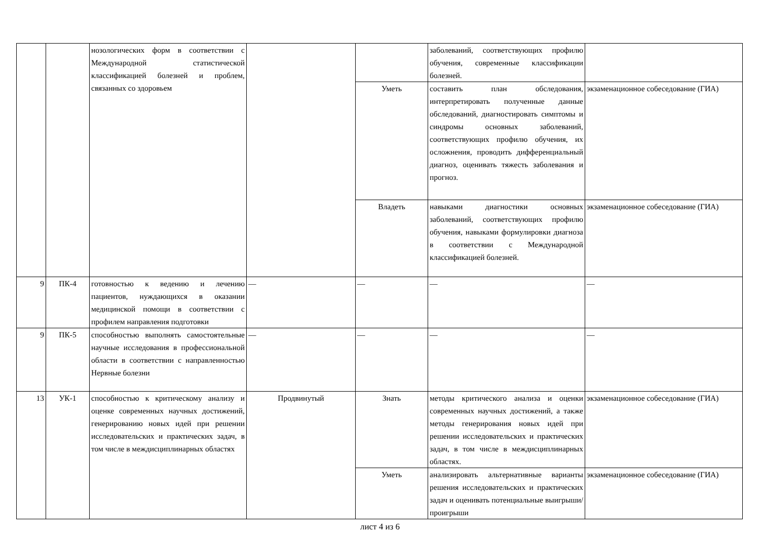| | | нозологических форм в соответствии с Международной статистической классификацией болезней и проблем, связанных со здоровьем | | | заболеваний, соответствующих профилю обучения, современные классификации болезней. | |
| | | | | Уметь | составить план обследования, интерпретировать полученные данные обследований, диагностировать симптомы и синдромы основных заболеваний, соответствующих профилю обучения, их осложнения, проводить дифференциальный диагноз, оценивать тяжесть заболевания и прогноз. | экзаменационное собеседование (ГИА) |
| | | | | Владеть | навыками диагностики основных заболеваний, соответствующих профилю обучения, навыками формулировки диагноза в соответствии с Международной классификацией болезней. | экзаменационное собеседование (ГИА) |
| 9 | ПК-4 | готовностью к ведению и лечению пациентов, нуждающихся в оказании медицинской помощи в соответствии с профилем направления подготовки | — | — | — | — |
| 9 | ПК-5 | способностью выполнять самостоятельные научные исследования в профессиональной области в соответствии с направленностью Нервные болезни | — | — | — | — |
| 13 | УК-1 | способностью к критическому анализу и оценке современных научных достижений, генерированию новых идей при решении исследовательских и практических задач, в том числе в междисциплинарных областях | Продвинутый | Знать | методы критического анализа и оценки современных научных достижений, а также методы генерирования новых идей при решении исследовательских и практических задач, в том числе в междисциплинарных областях. | экзаменационное собеседование (ГИА) |
| | | | | Уметь | анализировать альтернативные варианты решения исследовательских и практических задач и оценивать потенциальные выигрыши/проигрыши | экзаменационное собеседование (ГИА) |
лист 4 из 6